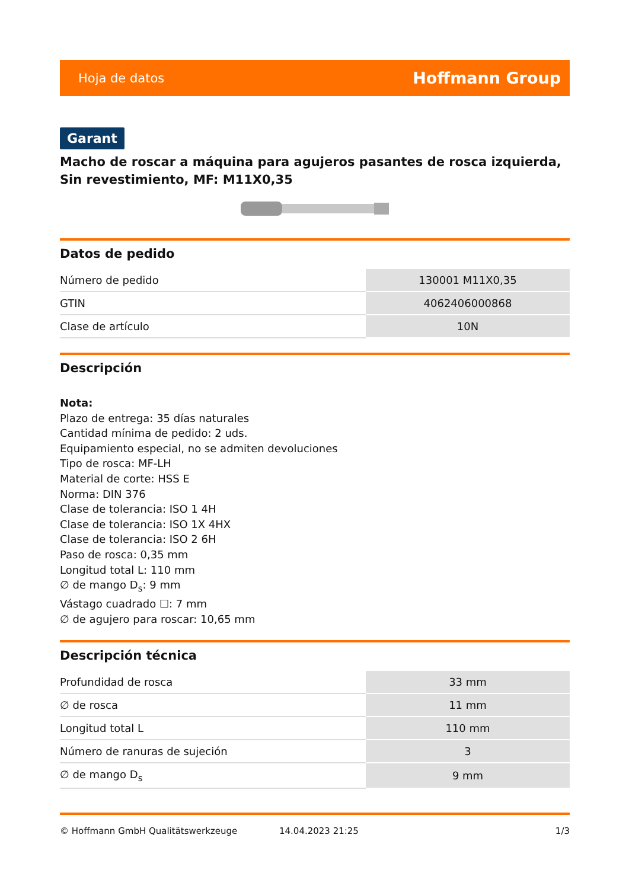Hoja de datos Hoffmann Group
Garant
Macho de roscar a máquina para agujeros pasantes de rosca izquierda, Sin revestimiento, MF: M11X0,35
Datos de pedido
| Número de pedido | 130001 M11X0,35 |
| GTIN | 4062406000868 |
| Clase de artículo | 10N |
Descripción
Nota:
Plazo de entrega: 35 días naturales
Cantidad mínima de pedido: 2 uds.
Equipamiento especial, no se admiten devoluciones
Tipo de rosca: MF-LH
Material de corte: HSS E
Norma: DIN 376
Clase de tolerancia: ISO 1 4H
Clase de tolerancia: ISO 1X 4HX
Clase de tolerancia: ISO 2 6H
Paso de rosca: 0,35 mm
Longitud total L: 110 mm
∅ de mango D<sub>s</sub>: 9 mm
Vástago cuadrado ☐: 7 mm
∅ de agujero para roscar: 10,65 mm
Descripción técnica
| Profundidad de rosca | 33 mm |
| ∅ de rosca | 11 mm |
| Longitud total L | 110 mm |
| Número de ranuras de sujeción | 3 |
| ∅ de mango D<sub>s</sub> | 9 mm |
© Hoffmann GmbH Qualitätswerkzeuge 14.04.2023 21:25 1/3